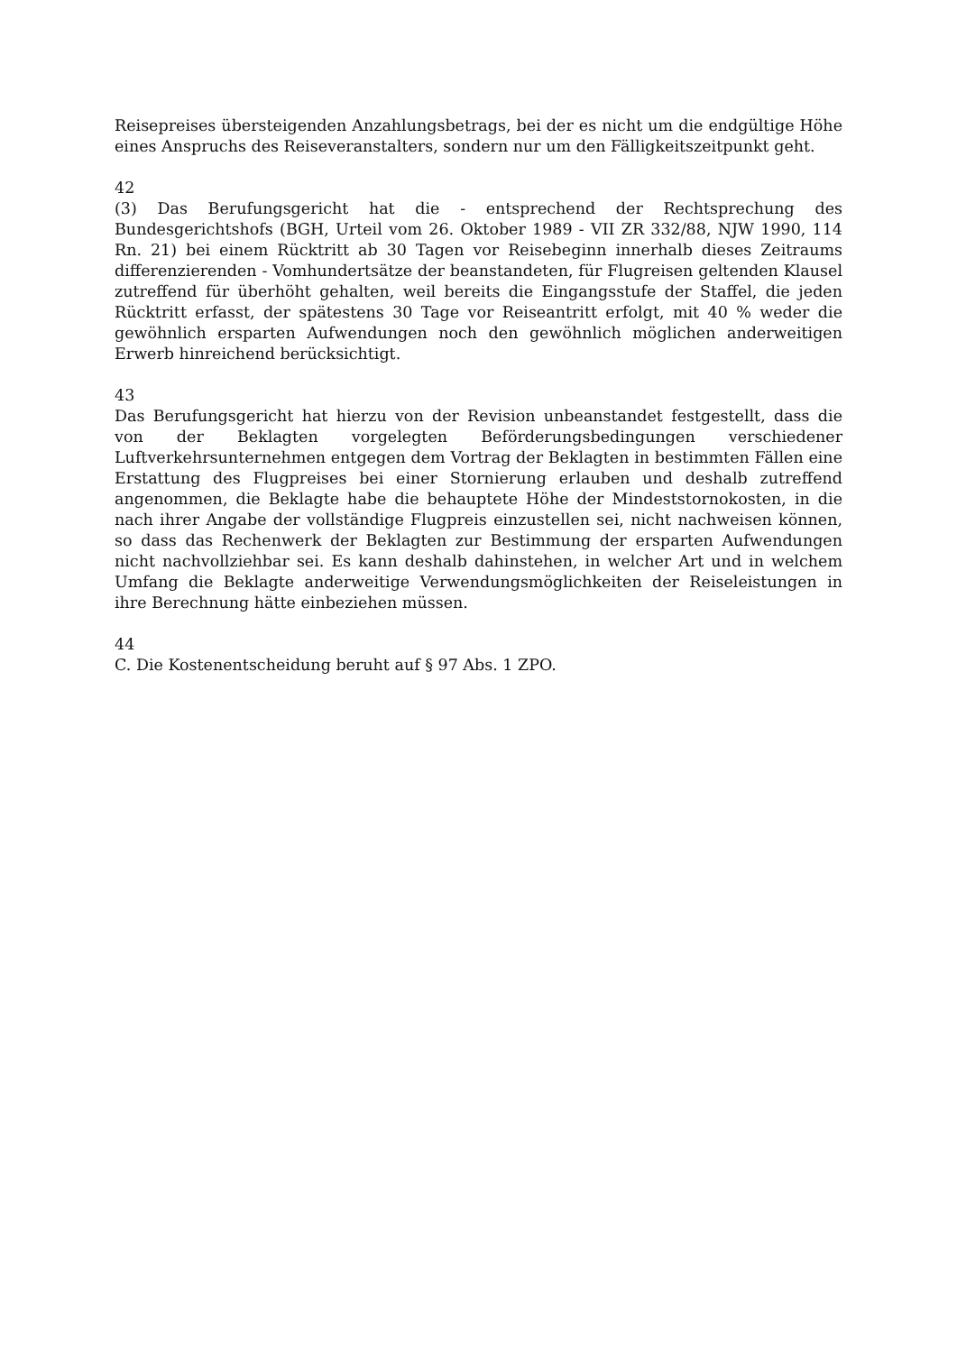Reisepreises übersteigenden Anzahlungsbetrags, bei der es nicht um die endgültige Höhe eines Anspruchs des Reiseveranstalters, sondern nur um den Fälligkeitszeitpunkt geht.
42
(3) Das Berufungsgericht hat die - entsprechend der Rechtsprechung des Bundesgerichtshofs (BGH, Urteil vom 26. Oktober 1989 - VII ZR 332/88, NJW 1990, 114 Rn. 21) bei einem Rücktritt ab 30 Tagen vor Reisebeginn innerhalb dieses Zeitraums differenzierenden - Vomhundertsätze der beanstandeten, für Flugreisen geltenden Klausel zutreffend für überhöht gehalten, weil bereits die Eingangsstufe der Staffel, die jeden Rücktritt erfasst, der spätestens 30 Tage vor Reiseantritt erfolgt, mit 40 % weder die gewöhnlich ersparten Aufwendungen noch den gewöhnlich möglichen anderweitigen Erwerb hinreichend berücksichtigt.
43
Das Berufungsgericht hat hierzu von der Revision unbeanstandet festgestellt, dass die von der Beklagten vorgelegten Beförderungsbedingungen verschiedener Luftverkehrsunternehmen entgegen dem Vortrag der Beklagten in bestimmten Fällen eine Erstattung des Flugpreises bei einer Stornierung erlauben und deshalb zutreffend angenommen, die Beklagte habe die behauptete Höhe der Mindeststornokosten, in die nach ihrer Angabe der vollständige Flugpreis einzustellen sei, nicht nachweisen können, so dass das Rechenwerk der Beklagten zur Bestimmung der ersparten Aufwendungen nicht nachvollziehbar sei. Es kann deshalb dahinstehen, in welcher Art und in welchem Umfang die Beklagte anderweitige Verwendungsmöglichkeiten der Reiseleistungen in ihre Berechnung hätte einbeziehen müssen.
44
C. Die Kostenentscheidung beruht auf § 97 Abs. 1 ZPO.